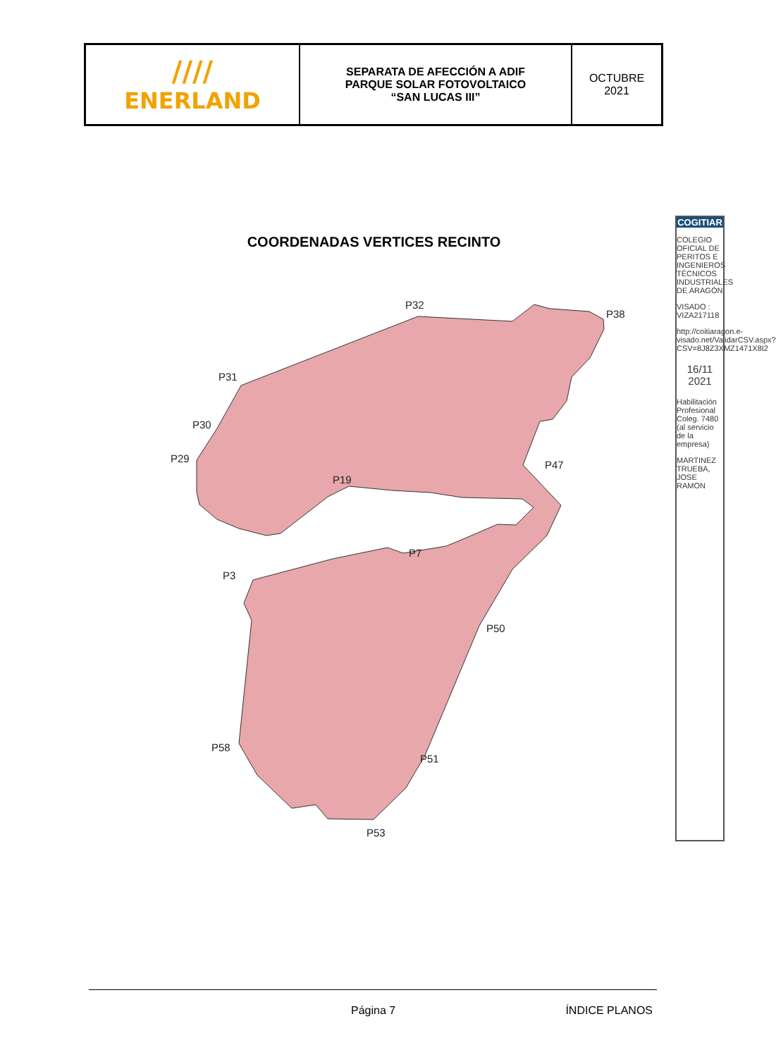| //// ENERLAND | SEPARATA DE AFECCIÓN A ADIF PARQUE SOLAR FOTOVOLTAICO “SAN LUCAS III” | OCTUBRE 2021 |
COORDENADAS VERTICES RECINTO
P32
P31
P30
P29
P19
P38
P47
P7
P3
P50
P51
P53
P58
COGITIAR
COLEGIO OFICIAL DE PERITOS E INGENIEROS TÉCNICOS INDUSTRIALES DE ARAGÓN
VISADO : VIZA217118
http://coitiaragon.e-visado.net/ValidarCSV.aspx?CSV=8J8Z3XMZ1471X8I2
16/11 2021
Habilitación Profesional Coleg. 7480 (al servicio de la empresa)
MARTINEZ TRUEBA, JOSE RAMON
Página 7 ÍNDICE PLANOS